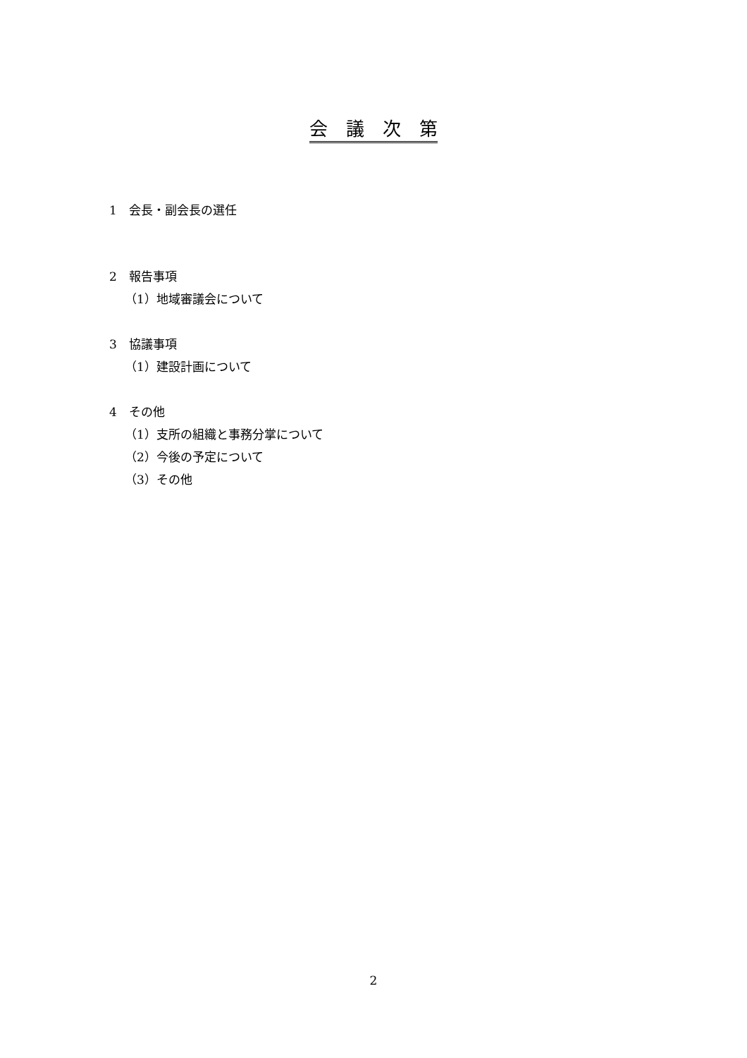会　議　次　第
1　会長・副会長の選任
2　報告事項
（1）地域審議会について
3　協議事項
（1）建設計画について
4　その他
（1）支所の組織と事務分掌について
（2）今後の予定について
（3）その他
2